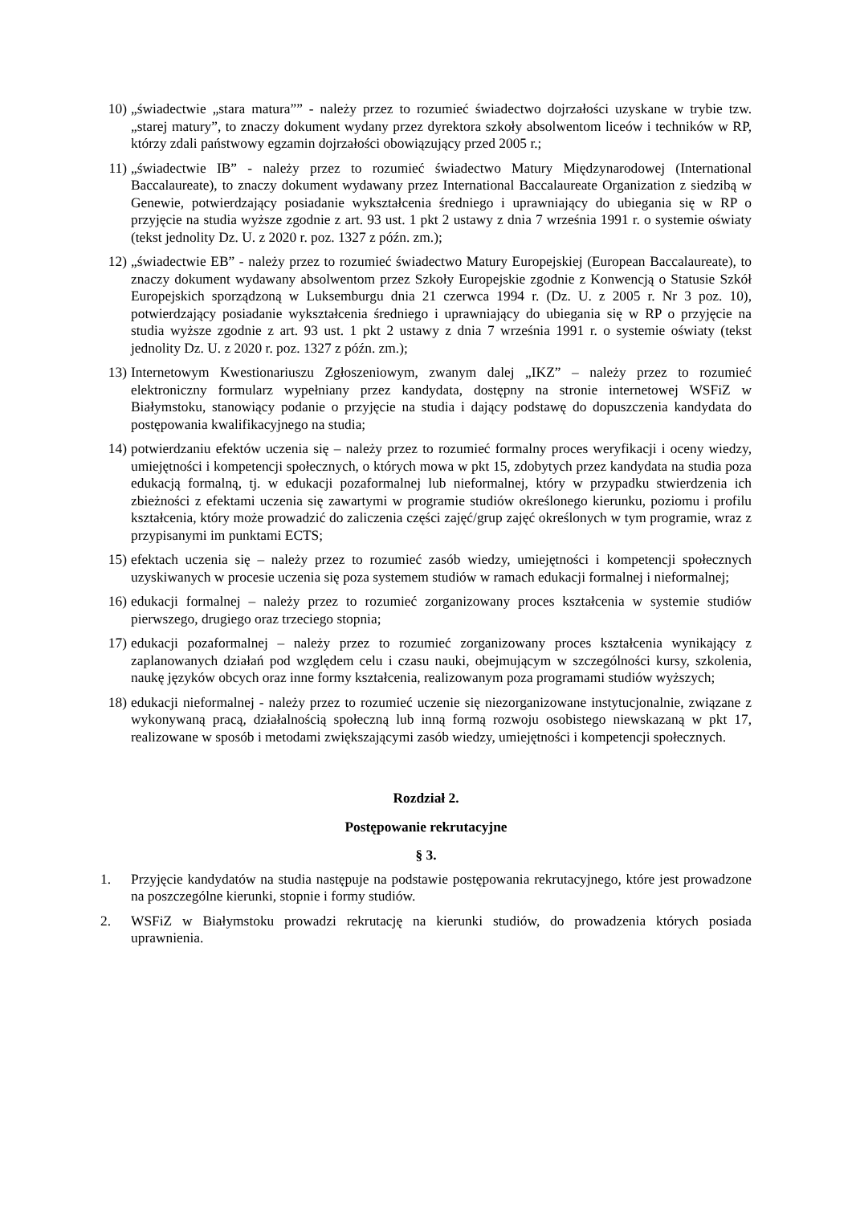10) „świadectwie „stara matura”” - należy przez to rozumieć świadectwo dojrzałości uzyskane w trybie tzw. „starej matury”, to znaczy dokument wydany przez dyrektora szkoły absolwentom liceów i techników w RP, którzy zdali państwowy egzamin dojrzałości obowiązujący przed 2005 r.;
11) „świadectwie IB” - należy przez to rozumieć świadectwo Matury Międzynarodowej (International Baccalaureate), to znaczy dokument wydawany przez International Baccalaureate Organization z siedzibą w Genewie, potwierdzający posiadanie wykształcenia średniego i uprawniający do ubiegania się w RP o przyjęcie na studia wyższe zgodnie z art. 93 ust. 1 pkt 2 ustawy z dnia 7 września 1991 r. o systemie oświaty (tekst jednolity Dz. U. z 2020 r. poz. 1327 z późn. zm.);
12) „świadectwie EB” - należy przez to rozumieć świadectwo Matury Europejskiej (European Baccalaureate), to znaczy dokument wydawany absolwentom przez Szkoły Europejskie zgodnie z Konwencją o Statusie Szkół Europejskich sporządzoną w Luksemburgu dnia 21 czerwca 1994 r. (Dz. U. z 2005 r. Nr 3 poz. 10), potwierdzający posiadanie wykształcenia średniego i uprawniający do ubiegania się w RP o przyjęcie na studia wyższe zgodnie z art. 93 ust. 1 pkt 2 ustawy z dnia 7 września 1991 r. o systemie oświaty (tekst jednolity Dz. U. z 2020 r. poz. 1327 z późn. zm.);
13) Internetowym Kwestionariuszu Zgłoszeniowym, zwanym dalej „IKZ” – należy przez to rozumieć elektroniczny formularz wypełniany przez kandydata, dostępny na stronie internetowej WSFiZ w Białymstoku, stanowiący podanie o przyjęcie na studia i dający podstawę do dopuszczenia kandydata do postępowania kwalifikacyjnego na studia;
14) potwierdzaniu efektów uczenia się – należy przez to rozumieć formalny proces weryfikacji i oceny wiedzy, umiejętności i kompetencji społecznych, o których mowa w pkt 15, zdobytych przez kandydata na studia poza edukacją formalną, tj. w edukacji pozaformalnej lub nieformalnej, który w przypadku stwierdzenia ich zbieżności z efektami uczenia się zawartymi w programie studiów określonego kierunku, poziomu i profilu kształcenia, który może prowadzić do zaliczenia części zajęć/grup zajęć określonych w tym programie, wraz z przypisanymi im punktami ECTS;
15) efektach uczenia się – należy przez to rozumieć zasób wiedzy, umiejętności i kompetencji społecznych uzyskiwanych w procesie uczenia się poza systemem studiów w ramach edukacji formalnej i nieformalnej;
16) edukacji formalnej – należy przez to rozumieć zorganizowany proces kształcenia w systemie studiów pierwszego, drugiego oraz trzeciego stopnia;
17) edukacji pozaformalnej – należy przez to rozumieć zorganizowany proces kształcenia wynikający z zaplanowanych działań pod względem celu i czasu nauki, obejmującym w szczególności kursy, szkolenia, naukę języków obcych oraz inne formy kształcenia, realizowanym poza programami studiów wyższych;
18) edukacji nieformalnej - należy przez to rozumieć uczenie się niezorganizowane instytucjonalnie, związane z wykonywaną pracą, działalnością społeczną lub inną formą rozwoju osobistego niewskazaną w pkt 17, realizowane w sposób i metodami zwiększającymi zasób wiedzy, umiejętności i kompetencji społecznych.
Rozdział 2.
Postępowanie rekrutacyjne
§ 3.
1. Przyjęcie kandydatów na studia następuje na podstawie postępowania rekrutacyjnego, które jest prowadzone na poszczególne kierunki, stopnie i formy studiów.
2. WSFiZ w Białymstoku prowadzi rekrutację na kierunki studiów, do prowadzenia których posiada uprawnienia.